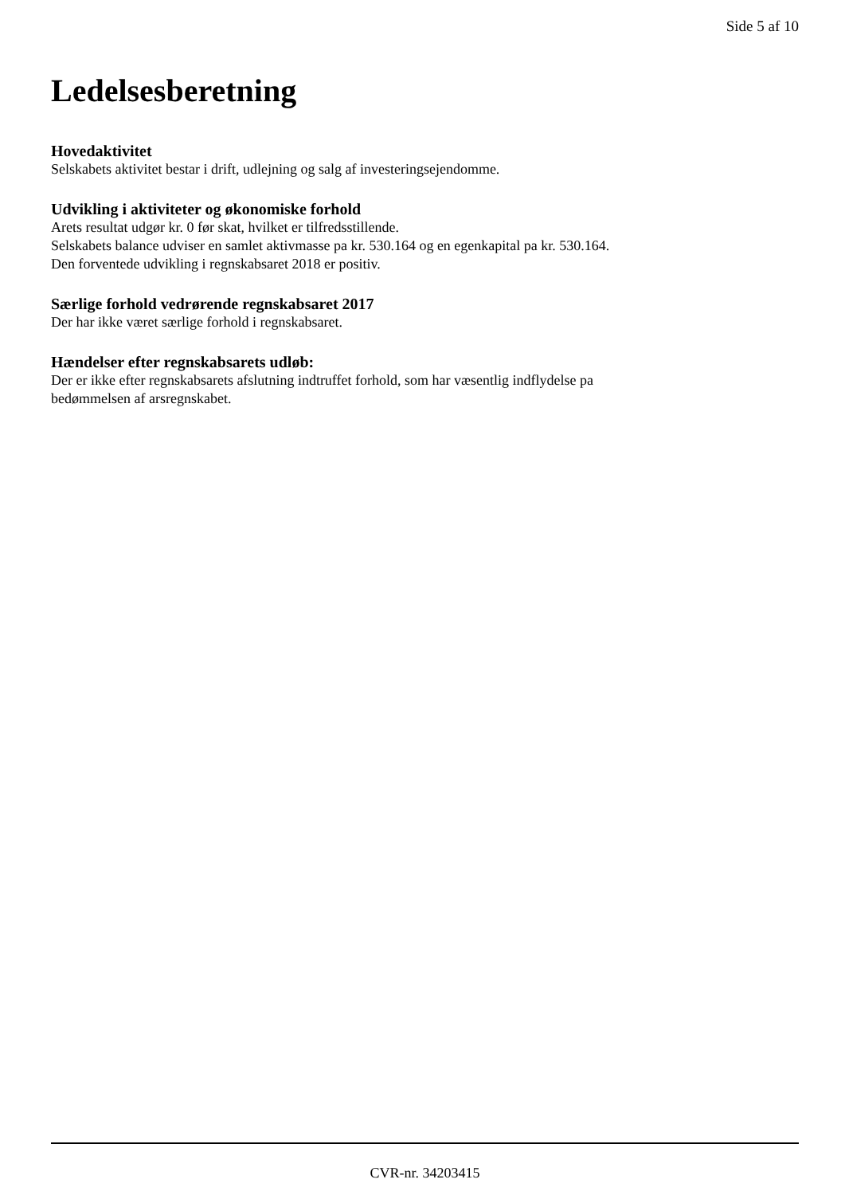Side 5 af 10
Ledelsesberetning
Hovedaktivitet
Selskabets aktivitet bestar i drift, udlejning og salg af investeringsejendomme.
Udvikling i aktiviteter og økonomiske forhold
Arets resultat udgør kr. 0 før skat, hvilket er tilfredsstillende.
Selskabets balance udviser en samlet aktivmasse pa kr. 530.164 og en egenkapital pa kr. 530.164.
Den forventede udvikling i regnskabsaret 2018 er positiv.
Særlige forhold vedrørende regnskabsaret 2017
Der har ikke været særlige forhold i regnskabsaret.
Hændelser efter regnskabsarets udløb:
Der er ikke efter regnskabsarets afslutning indtruffet forhold, som har væsentlig indflydelse pa
bedømmelsen af arsregnskabet.
CVR-nr. 34203415